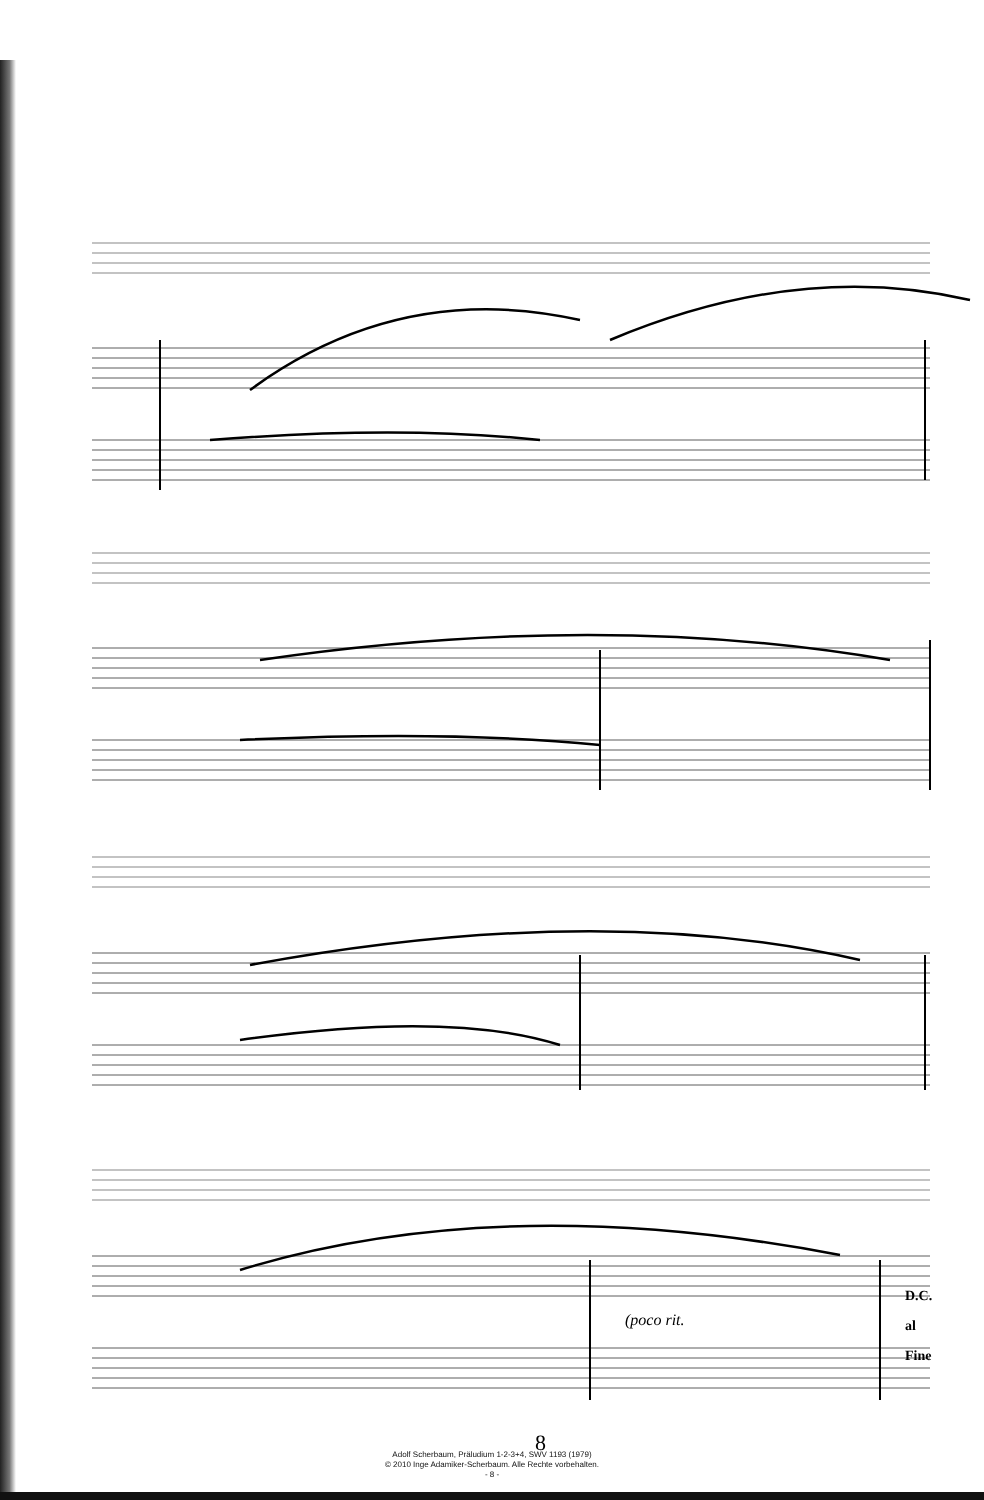(poco rit.
D.C.
al
Fine
8
Adolf Scherbaum, Präludium 1-2-3+4, SWV 1193 (1979)
© 2010 Inge Adamiker-Scherbaum. Alle Rechte vorbehalten.
- 8 -